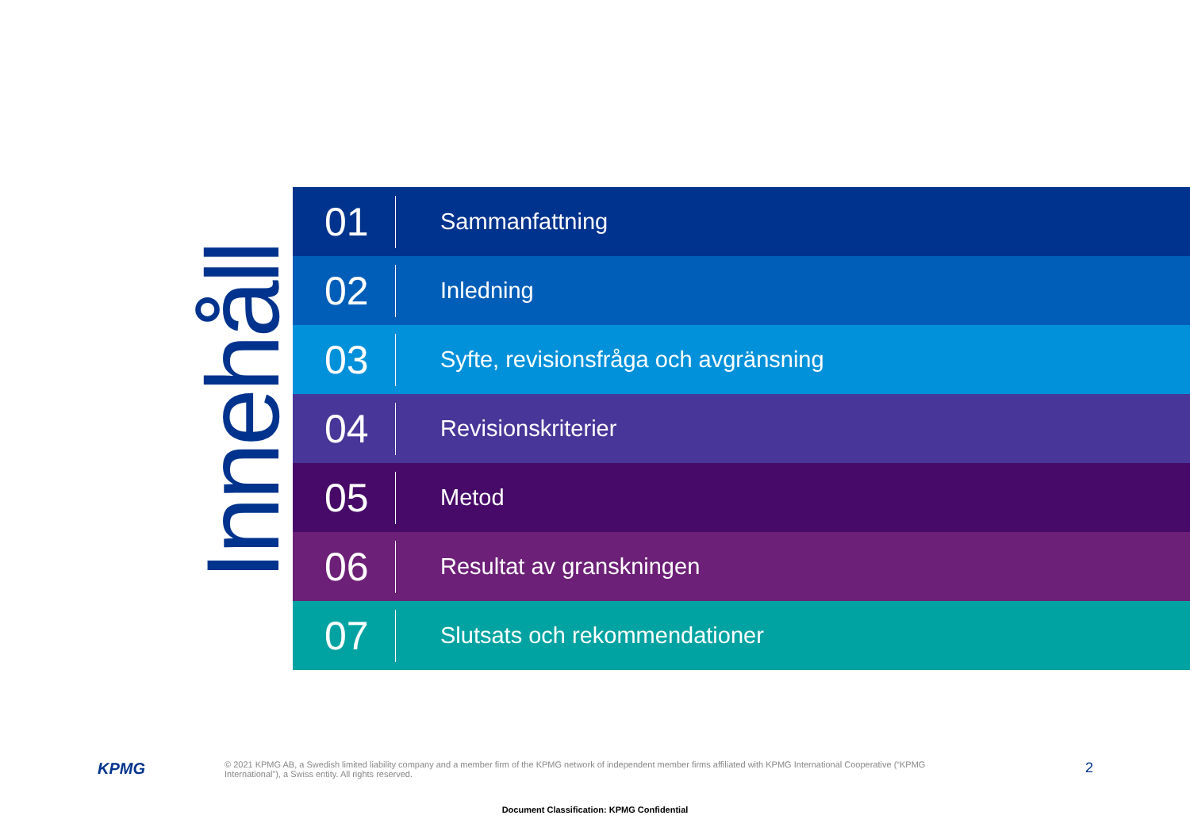Innehåll
01
Sammanfattning
02
Inledning
03
Syfte, revisionsfråga och avgränsning
04
Revisionskriterier
05
Metod
06
Resultat av granskningen
07
Slutsats och rekommendationer
KPMG
© 2021 KPMG AB, a Swedish limited liability company and a member firm of the KPMG network of independent member firms affiliated with KPMG International Cooperative (“KPMG International”), a Swiss entity. All rights reserved.
2
Document Classification: KPMG Confidential